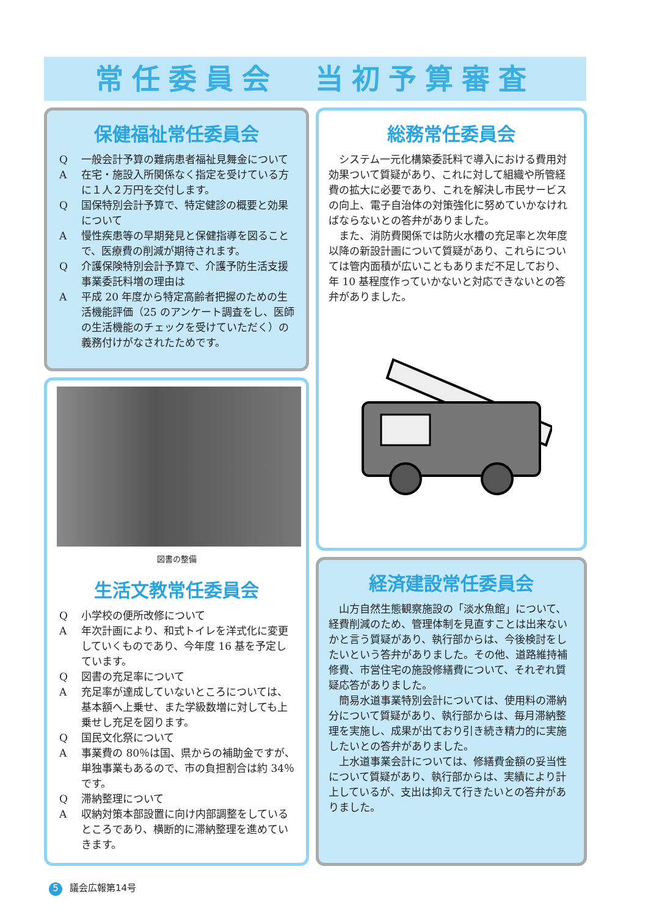常任委員会　当初予算審査
保健福祉常任委員会
Q 一般会計予算の難病患者福祉見舞金について
A 在宅・施設入所関係なく指定を受けている方に１人２万円を交付します。
Q 国保特別会計予算で、特定健診の概要と効果について
A 慢性疾患等の早期発見と保健指導を図ることで、医療費の削減が期待されます。
Q 介護保険特別会計予算で、介護予防生活支援事業委託料増の理由は
A 平成 20 年度から特定高齢者把握のための生活機能評価（25 のアンケート調査をし、医師の生活機能のチェックを受けていただく）の義務付けがなされたためです。
図書の整備
生活文教常任委員会
Q 小学校の便所改修について
A 年次計画により、和式トイレを洋式化に変更していくものであり、今年度 16 基を予定しています。
Q 図書の充足率について
A 充足率が達成していないところについては、基本額へ上乗せ、また学級数増に対しても上乗せし充足を図ります。
Q 国民文化祭について
A 事業費の 80％は国、県からの補助金ですが、単独事業もあるので、市の負担割合は約 34％です。
Q 滞納整理について
A 収納対策本部設置に向け内部調整をしているところであり、横断的に滞納整理を進めていきます。
総務常任委員会
システム一元化構築委託料で導入における費用対効果ついて質疑があり、これに対して組織や所管経費の拡大に必要であり、これを解決し市民サービスの向上、電子自治体の対策強化に努めていかなければならないとの答弁がありました。
また、消防費関係では防火水槽の充足率と次年度以降の新設計画について質疑があり、これらについては管内面積が広いこともありまだ不足しており、年 10 基程度作っていかないと対応できないとの答弁がありました。
経済建設常任委員会
山方自然生態観察施設の「淡水魚館」について、経費削減のため、管理体制を見直すことは出来ないかと言う質疑があり、執行部からは、今後検討をしたいという答弁がありました。その他、道路維持補修費、市営住宅の施設修繕費について、それぞれ質疑応答がありました。
簡易水道事業特別会計については、使用料の滞納分について質疑があり、執行部からは、毎月滞納整理を実施し、成果が出ており引き続き精力的に実施したいとの答弁がありました。
上水道事業会計については、修繕費金額の妥当性について質疑があり、執行部からは、実績により計上しているが、支出は抑えて行きたいとの答弁がありました。
5 議会広報第14号